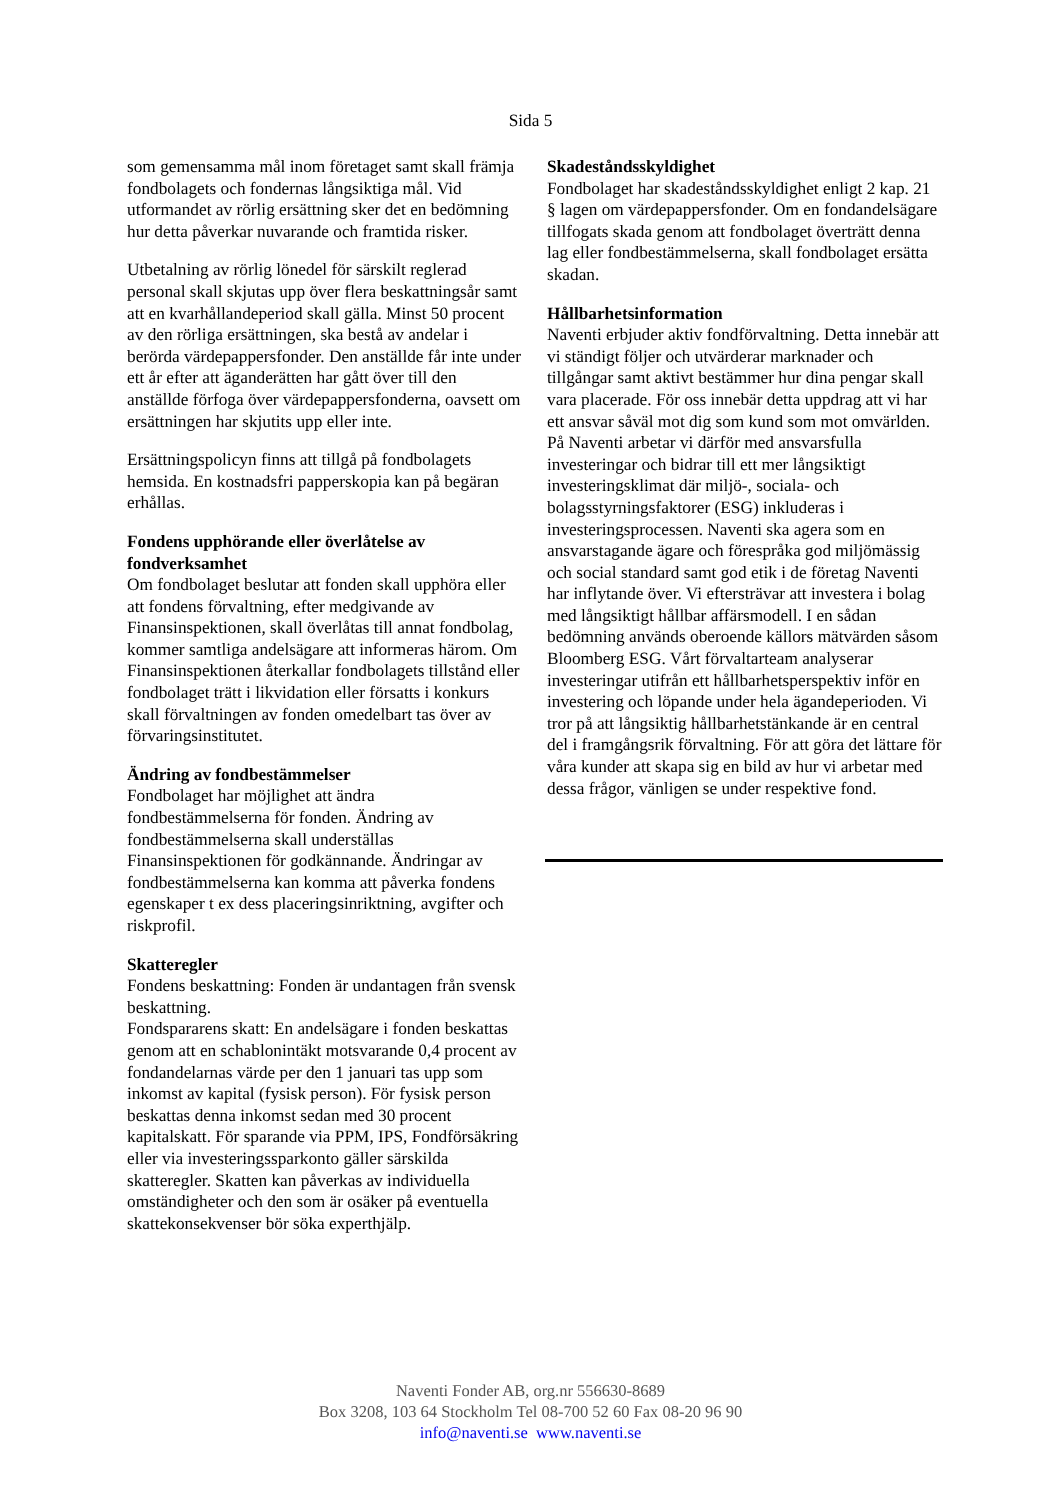Sida 5
som gemensamma mål inom företaget samt skall främja fondbolagets och fondernas långsiktiga mål. Vid utformandet av rörlig ersättning sker det en bedömning hur detta påverkar nuvarande och framtida risker.
Utbetalning av rörlig lönedel för särskilt reglerad personal skall skjutas upp över flera beskattningsår samt att en kvarhållandeperiod skall gälla. Minst 50 procent av den rörliga ersättningen, ska bestå av andelar i berörda värdepappersfonder. Den anställde får inte under ett år efter att äganderätten har gått över till den anställde förfoga över värdepappersfonderna, oavsett om ersättningen har skjutits upp eller inte.
Ersättningspolicyn finns att tillgå på fondbolagets hemsida. En kostnadsfri papperskopia kan på begäran erhållas.
Fondens upphörande eller överlåtelse av fondverksamhet
Om fondbolaget beslutar att fonden skall upphöra eller att fondens förvaltning, efter medgivande av Finansinspektionen, skall överlåtas till annat fondbolag, kommer samtliga andelsägare att informeras härom. Om Finansinspektionen återkallar fondbolagets tillstånd eller fondbolaget trätt i likvidation eller försatts i konkurs skall förvaltningen av fonden omedelbart tas över av förvaringsinstitutet.
Ändring av fondbestämmelser
Fondbolaget har möjlighet att ändra fondbestämmelserna för fonden. Ändring av fondbestämmelserna skall underställas Finansinspektionen för godkännande. Ändringar av fondbestämmelserna kan komma att påverka fondens egenskaper t ex dess placeringsinriktning, avgifter och riskprofil.
Skatteregler
Fondens beskattning: Fonden är undantagen från svensk beskattning.
Fondspararens skatt: En andelsägare i fonden beskattas genom att en schablonintäkt motsvarande 0,4 procent av fondandelarnas värde per den 1 januari tas upp som inkomst av kapital (fysisk person). För fysisk person beskattas denna inkomst sedan med 30 procent kapitalskatt. För sparande via PPM, IPS, Fondförsäkring eller via investeringssparkonto gäller särskilda skatteregler. Skatten kan påverkas av individuella omständigheter och den som är osäker på eventuella skattekonsekvenser bör söka experthjälp.
Skadeståndsskyldighet
Fondbolaget har skadeståndsskyldighet enligt 2 kap. 21 § lagen om värdepappersfonder. Om en fondandelsägare tillfogats skada genom att fondbolaget överträtt denna lag eller fondbestämmelserna, skall fondbolaget ersätta skadan.
Hållbarhetsinformation
Naventi erbjuder aktiv fondförvaltning. Detta innebär att vi ständigt följer och utvärderar marknader och tillgångar samt aktivt bestämmer hur dina pengar skall vara placerade. För oss innebär detta uppdrag att vi har ett ansvar såväl mot dig som kund som mot omvärlden. På Naventi arbetar vi därför med ansvarsfulla investeringar och bidrar till ett mer långsiktigt investeringsklimat där miljö-, sociala- och bolagsstyrningsfaktorer (ESG) inkluderas i investeringsprocessen. Naventi ska agera som en ansvarstagande ägare och förespråka god miljömässig och social standard samt god etik i de företag Naventi har inflytande över. Vi eftersträvar att investera i bolag med långsiktigt hållbar affärsmodell. I en sådan bedömning används oberoende källors mätvärden såsom Bloomberg ESG. Vårt förvaltarteam analyserar investeringar utifrån ett hållbarhetsperspektiv inför en investering och löpande under hela ägandeperioden. Vi tror på att långsiktig hållbarhetstänkande är en central del i framgångsrik förvaltning. För att göra det lättare för våra kunder att skapa sig en bild av hur vi arbetar med dessa frågor, vänligen se under respektive fond.
Naventi Fonder AB, org.nr 556630-8689
Box 3208, 103 64 Stockholm Tel 08-700 52 60 Fax 08-20 96 90
info@naventi.se www.naventi.se